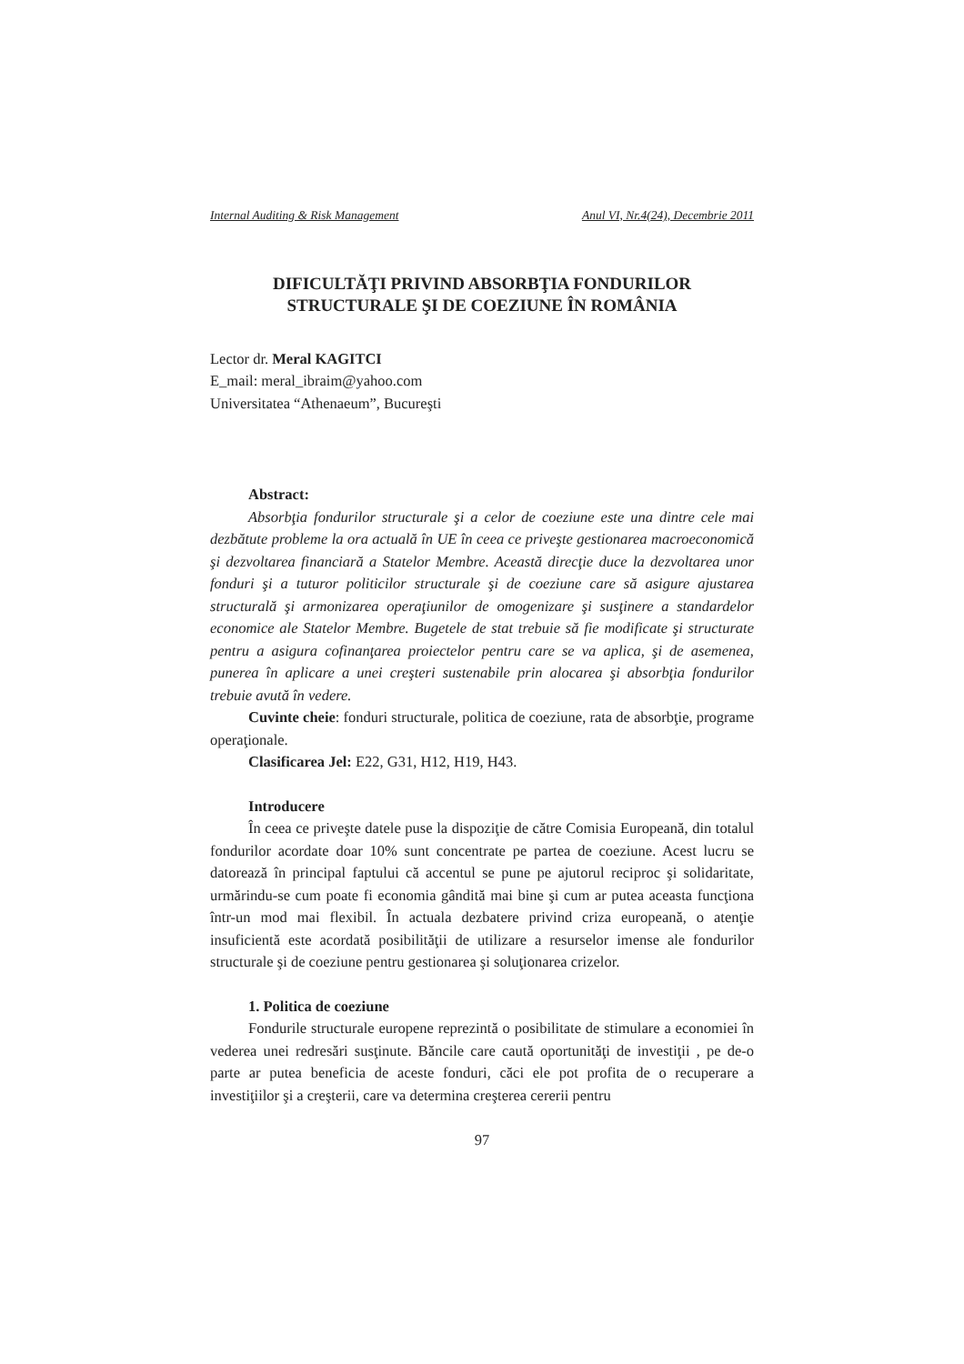Internal Auditing & Risk Management Anul VI, Nr.4(24), Decembrie 2011
DIFICULTĂŢI PRIVIND ABSORBŢIA FONDURILOR
STRUCTURALE ŞI DE COEZIUNE ÎN ROMÂNIA
Lector dr. Meral KAGITCI
E_mail: meral_ibraim@yahoo.com
Universitatea “Athenaeum”, Bucureşti
Abstract:
Absorbţia fondurilor structurale şi a celor de coeziune este una dintre cele mai dezbătute probleme la ora actuală în UE în ceea ce priveşte gestionarea macroeconomică şi dezvoltarea financiară a Statelor Membre. Această direcţie duce la dezvoltarea unor fonduri şi a tuturor politicilor structurale şi de coeziune care să asigure ajustarea structurală şi armonizarea operaţiunilor de omogenizare şi susţinere a standardelor economice ale Statelor Membre. Bugetele de stat trebuie să fie modificate şi structurate pentru a asigura cofinanţarea proiectelor pentru care se va aplica, şi de asemenea, punerea în aplicare a unei creşteri sustenabile prin alocarea şi absorbţia fondurilor trebuie avută în vedere.
Cuvinte cheie: fonduri structurale, politica de coeziune, rata de absorbţie, programe operaţionale.
Clasificarea Jel: E22, G31, H12, H19, H43.
Introducere
În ceea ce priveşte datele puse la dispoziţie de către Comisia Europeană, din totalul fondurilor acordate doar 10% sunt concentrate pe partea de coeziune. Acest lucru se datorează în principal faptului că accentul se pune pe ajutorul reciproc şi solidaritate, urmărindu-se cum poate fi economia gândită mai bine şi cum ar putea aceasta funcţiona într-un mod mai flexibil. În actuala dezbatere privind criza europeană, o atenţie insuficientă este acordată posibilităţii de utilizare a resurselor imense ale fondurilor structurale şi de coeziune pentru gestionarea şi soluţionarea crizelor.
1. Politica de coeziune
Fondurile structurale europene reprezintă o posibilitate de stimulare a economiei în vederea unei redresări susţinute. Băncile care caută oportunităţi de investiţii , pe de-o parte ar putea beneficia de aceste fonduri, căci ele pot profita de o recuperare a investiţiilor şi a creşterii, care va determina creşterea cererii pentru
97